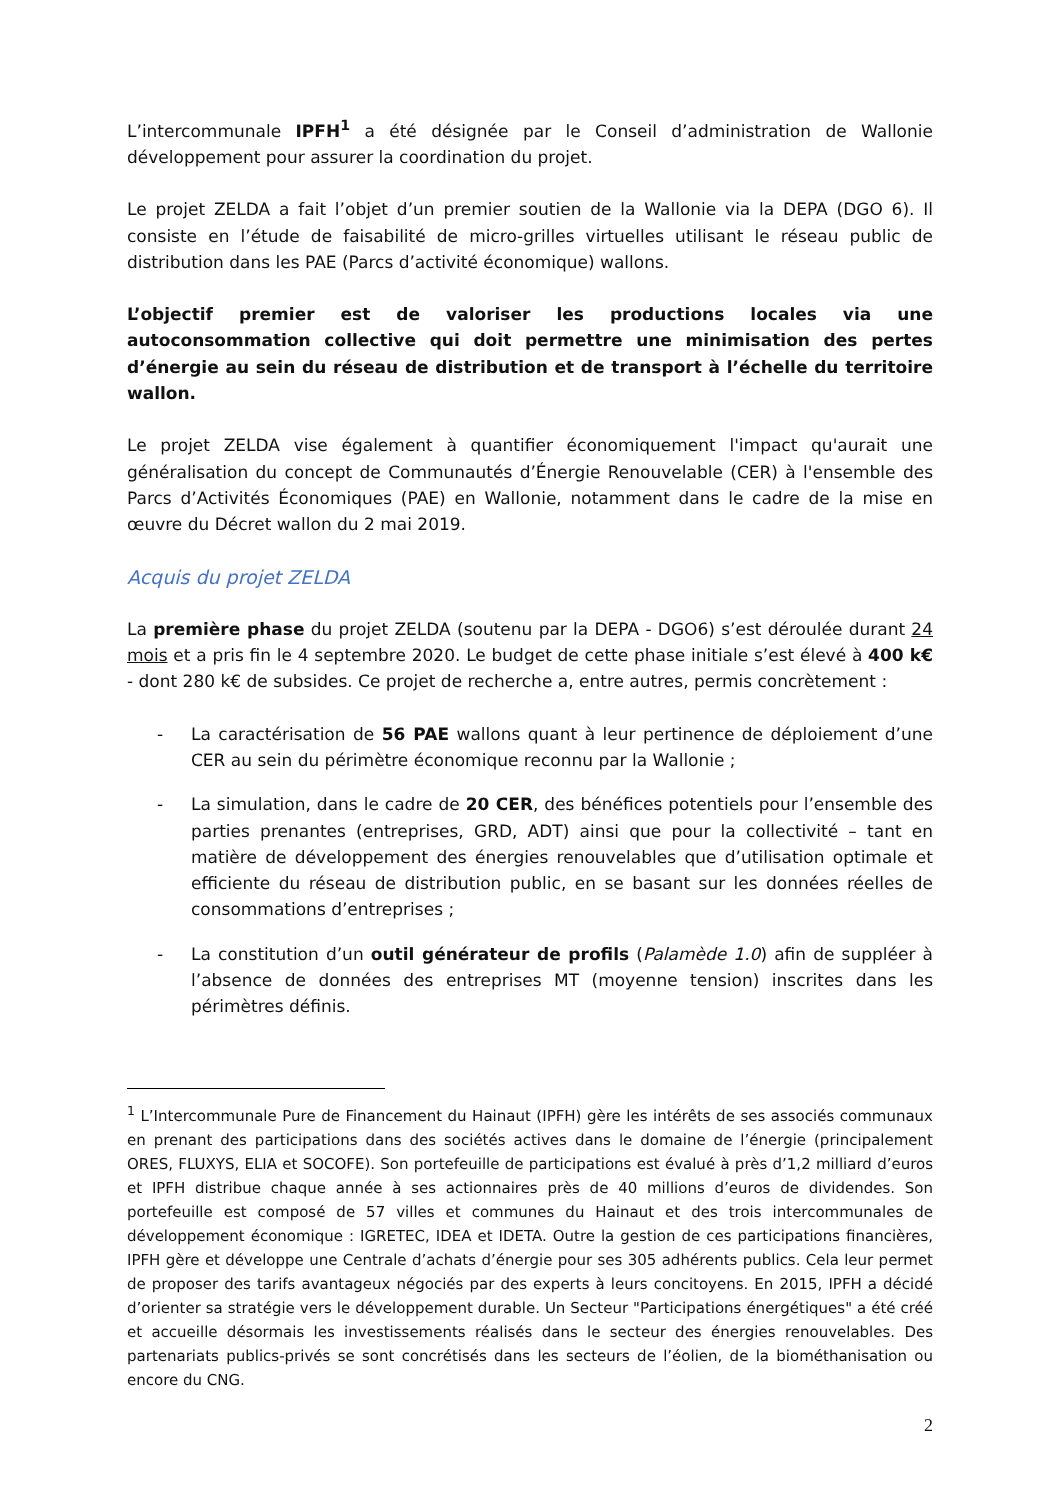L’intercommunale IPFH<sup>1</sup> a été désignée par le Conseil d’administration de Wallonie développement pour assurer la coordination du projet.
Le projet ZELDA a fait l’objet d’un premier soutien de la Wallonie via la DEPA (DGO 6). Il consiste en l’étude de faisabilité de micro-grilles virtuelles utilisant le réseau public de distribution dans les PAE (Parcs d’activité économique) wallons.
L’objectif premier est de valoriser les productions locales via une autoconsommation collective qui doit permettre une minimisation des pertes d’énergie au sein du réseau de distribution et de transport à l’échelle du territoire wallon.
Le projet ZELDA vise également à quantifier économiquement l'impact qu'aurait une généralisation du concept de Communautés d’Énergie Renouvelable (CER) à l'ensemble des Parcs d’Activités Économiques (PAE) en Wallonie, notamment dans le cadre de la mise en œuvre du Décret wallon du 2 mai 2019.
Acquis du projet ZELDA
La première phase du projet ZELDA (soutenu par la DEPA - DGO6) s’est déroulée durant 24 mois et a pris fin le 4 septembre 2020. Le budget de cette phase initiale s’est élevé à 400 k€ - dont 280 k€ de subsides. Ce projet de recherche a, entre autres, permis concrètement :
- La caractérisation de 56 PAE wallons quant à leur pertinence de déploiement d’une CER au sein du périmètre économique reconnu par la Wallonie ;
- La simulation, dans le cadre de 20 CER, des bénéfices potentiels pour l’ensemble des parties prenantes (entreprises, GRD, ADT) ainsi que pour la collectivité – tant en matière de développement des énergies renouvelables que d’utilisation optimale et efficiente du réseau de distribution public, en se basant sur les données réelles de consommations d’entreprises ;
- La constitution d’un outil générateur de profils (Palamède 1.0) afin de suppléer à l’absence de données des entreprises MT (moyenne tension) inscrites dans les périmètres définis.
<sup>1</sup> L’Intercommunale Pure de Financement du Hainaut (IPFH) gère les intérêts de ses associés communaux en prenant des participations dans des sociétés actives dans le domaine de l’énergie (principalement ORES, FLUXYS, ELIA et SOCOFE). Son portefeuille de participations est évalué à près d’1,2 milliard d’euros et IPFH distribue chaque année à ses actionnaires près de 40 millions d’euros de dividendes. Son portefeuille est composé de 57 villes et communes du Hainaut et des trois intercommunales de développement économique : IGRETEC, IDEA et IDETA. Outre la gestion de ces participations financières, IPFH gère et développe une Centrale d’achats d’énergie pour ses 305 adhérents publics. Cela leur permet de proposer des tarifs avantageux négociés par des experts à leurs concitoyens. En 2015, IPFH a décidé d’orienter sa stratégie vers le développement durable. Un Secteur "Participations énergétiques" a été créé et accueille désormais les investissements réalisés dans le secteur des énergies renouvelables. Des partenariats publics-privés se sont concrétisés dans les secteurs de l’éolien, de la biométhanisation ou encore du CNG.
2